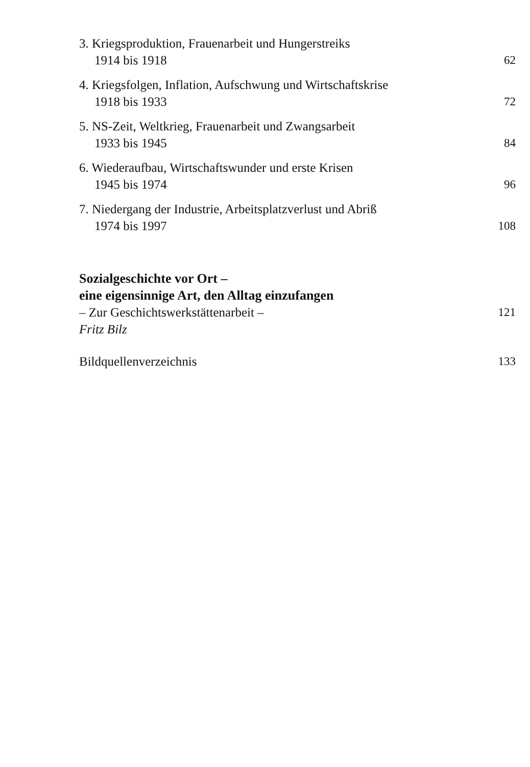3. Kriegsproduktion, Frauenarbeit und Hungerstreiks
1914 bis 1918
62
4. Kriegsfolgen, Inflation, Aufschwung und Wirtschaftskrise
1918 bis 1933
72
5. NS-Zeit, Weltkrieg, Frauenarbeit und Zwangsarbeit
1933 bis 1945
84
6. Wiederaufbau, Wirtschaftswunder und erste Krisen
1945 bis 1974
96
7. Niedergang der Industrie, Arbeitsplatzverlust und Abriß
1974 bis 1997
108
Sozialgeschichte vor Ort –
eine eigensinnige Art, den Alltag einzufangen
– Zur Geschichtswerkstättenarbeit –
Fritz Bilz
121
Bildquellenverzeichnis
133